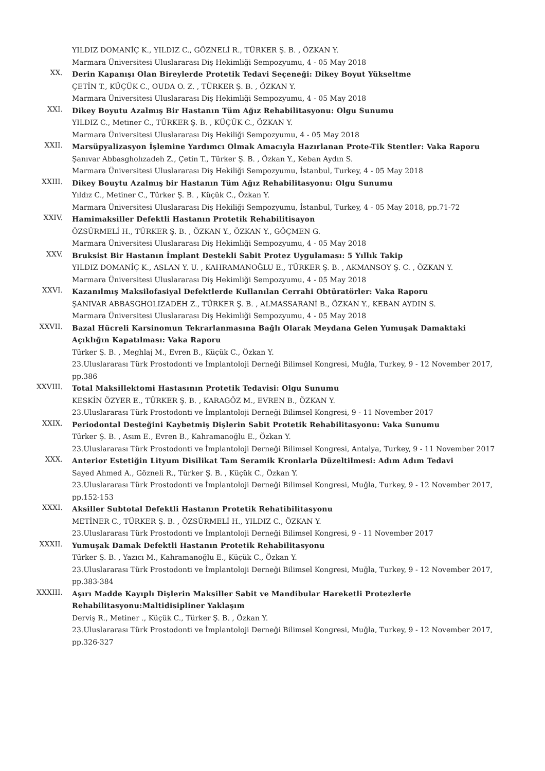YILDIZ DOMANİÇ K., YILDIZ C., GÖZNELİ R., TÜRKER Ş. B. , ÖZKAN Y.
Marmara Üniversitesi Uluslararası Diş Hekimliği Sempozyumu, 4 - 05 May 2018
XX.
Derin Kapanışı Olan Bireylerde Protetik Tedavi Seçeneği: Dikey Boyut Yükseltme
ÇETİN T., KÜÇÜK C., OUDA O. Z. , TÜRKER Ş. B. , ÖZKAN Y.
Marmara Üniversitesi Uluslararası Diş Hekimliği Sempozyumu, 4 - 05 May 2018
XXI.
Dikey Boyutu Azalmış Bir Hastanın Tüm Ağız Rehabilitasyonu: Olgu Sunumu
YILDIZ C., Metiner C., TÜRKER Ş. B. , KÜÇÜK C., ÖZKAN Y.
Marmara Üniversitesi Uluslararası Diş Hekiliği Sempozyumu, 4 - 05 May 2018
XXII.
Marsüpyalizasyon İşlemine Yardımcı Olmak Amacıyla Hazırlanan Prote-Tik Stentler: Vaka Raporu
Şanıvar Abbasgholızadeh Z., Çetin T., Türker Ş. B. , Özkan Y., Keban Aydın S.
Marmara Üniversitesi Uluslararası Diş Hekiliği Sempozyumu, İstanbul, Turkey, 4 - 05 May 2018
XXIII.
Dikey Bouytu Azalmış bir Hastanın Tüm Ağız Rehabilitasyonu: Olgu Sunumu
Yıldız C., Metiner C., Türker Ş. B. , Küçük C., Özkan Y.
Marmara Üniversitesi Uluslararası Diş Hekiliği Sempozyumu, İstanbul, Turkey, 4 - 05 May 2018, pp.71-72
XXIV.
Hamimaksiller Defektli Hastanın Protetik Rehabilitisayon
ÖZSÜRMELİ H., TÜRKER Ş. B. , ÖZKAN Y., ÖZKAN Y., GÖÇMEN G.
Marmara Üniversitesi Uluslararası Diş Hekimliği Sempozyumu, 4 - 05 May 2018
XXV.
Bruksist Bir Hastanın İmplant Destekli Sabit Protez Uygulaması: 5 Yıllık Takip
YILDIZ DOMANİÇ K., ASLAN Y. U. , KAHRAMANOĞLU E., TÜRKER Ş. B. , AKMANSOY Ş. C. , ÖZKAN Y.
Marmara Üniversitesi Uluslararası Diş Hekimliği Sempozyumu, 4 - 05 May 2018
XXVI.
Kazanılmış Maksilofasiyal Defektlerde Kullanılan Cerrahi Obtüratörler: Vaka Raporu
ŞANIVAR ABBASGHOLIZADEH Z., TÜRKER Ş. B. , ALMASSARANİ B., ÖZKAN Y., KEBAN AYDIN S.
Marmara Üniversitesi Uluslararası Diş Hekimliği Sempozyumu, 4 - 05 May 2018
XXVII.
Bazal Hücreli Karsinomun Tekrarlanmasına Bağlı Olarak Meydana Gelen Yumuşak Damaktaki Açıklığın Kapatılması: Vaka Raporu
Türker Ş. B. , Meghlaj M., Evren B., Küçük C., Özkan Y.
23.Uluslararası Türk Prostodonti ve İmplantoloji Derneği Bilimsel Kongresi, Muğla, Turkey, 9 - 12 November 2017, pp.386
XXVIII.
Total Maksillektomi Hastasının Protetik Tedavisi: Olgu Sunumu
KESKİN ÖZYER E., TÜRKER Ş. B. , KARAGÖZ M., EVREN B., ÖZKAN Y.
23.Uluslararası Türk Prostodonti ve İmplantoloji Derneği Bilimsel Kongresi, 9 - 11 November 2017
XXIX.
Periodontal Desteğini Kaybetmiş Dişlerin Sabit Protetik Rehabilitasyonu: Vaka Sunumu
Türker Ş. B. , Asım E., Evren B., Kahramanoğlu E., Özkan Y.
23.Uluslararası Türk Prostodonti ve İmplantoloji Derneği Bilimsel Kongresi, Antalya, Turkey, 9 - 11 November 2017
XXX.
Anterior Estetiğin Lityum Disilikat Tam Seramik Kronlarla Düzeltilmesi: Adım Adım Tedavi
Sayed Ahmed A., Gözneli R., Türker Ş. B. , Küçük C., Özkan Y.
23.Uluslararası Türk Prostodonti ve İmplantoloji Derneği Bilimsel Kongresi, Muğla, Turkey, 9 - 12 November 2017, pp.152-153
XXXI.
Aksiller Subtotal Defektli Hastanın Protetik Rehatibilitasyonu
METİNER C., TÜRKER Ş. B. , ÖZSÜRMELİ H., YILDIZ C., ÖZKAN Y.
23.Uluslararası Türk Prostodonti ve İmplantoloji Derneği Bilimsel Kongresi, 9 - 11 November 2017
XXXII.
Yumuşak Damak Defektli Hastanın Protetik Rehabilitasyonu
Türker Ş. B. , Yazıcı M., Kahramanoğlu E., Küçük C., Özkan Y.
23.Uluslararası Türk Prostodonti ve İmplantoloji Derneği Bilimsel Kongresi, Muğla, Turkey, 9 - 12 November 2017, pp.383-384
XXXIII.
Aşırı Madde Kayıplı Dişlerin Maksiller Sabit ve Mandibular Hareketli Protezlerle Rehabilitasyonu:Maltidisipliner Yaklaşım
Derviş R., Metiner ., Küçük C., Türker Ş. B. , Özkan Y.
23.Uluslararası Türk Prostodonti ve İmplantoloji Derneği Bilimsel Kongresi, Muğla, Turkey, 9 - 12 November 2017, pp.326-327